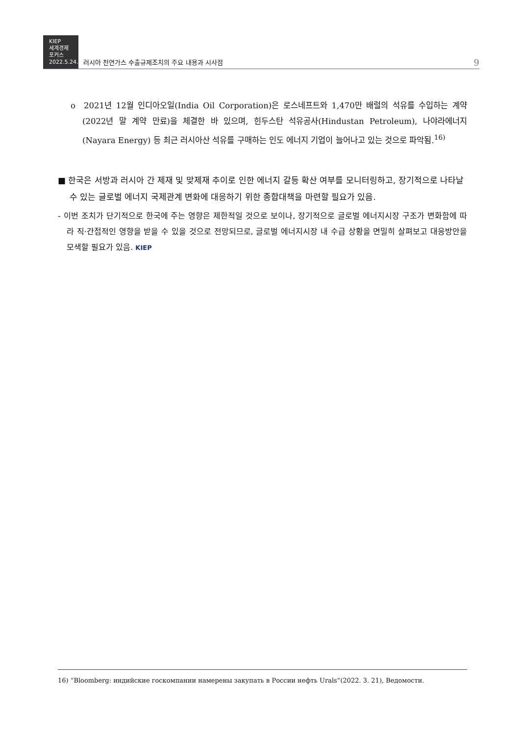KIEP
세계경제
포커스
2022.5.24.
러시아 천연가스 수출규제조치의 주요 내용과 시사점
9
o 2021년 12월 인디아오일(India Oil Corporation)은 로스네프트와 1,470만 배럴의 석유를 수입하는 계약(2022년 말 계약 만료)을 체결한 바 있으며, 힌두스탄 석유공사(Hindustan Petroleum), 나야라에너지(Nayara Energy) 등 최근 러시아산 석유를 구매하는 인도 에너지 기업이 늘어나고 있는 것으로 파악됨.<sup>16)</sup>
■ 한국은 서방과 러시아 간 제재 및 맞제재 추이로 인한 에너지 갈등 확산 여부를 모니터링하고, 장기적으로 나타날 수 있는 글로벌 에너지 국제관계 변화에 대응하기 위한 종합대책을 마련할 필요가 있음.
- 이번 조치가 단기적으로 한국에 주는 영향은 제한적일 것으로 보이나, 장기적으로 글로벌 에너지시장 구조가 변화함에 따라 직·간접적인 영향을 받을 수 있을 것으로 전망되므로, 글로벌 에너지시장 내 수급 상황을 면밀히 살펴보고 대응방안을 모색할 필요가 있음. KIEP
16) “Bloomberg: индийские госкомпании намерены закупать в России нефть Urals”(2022. 3. 21), Ведомости.